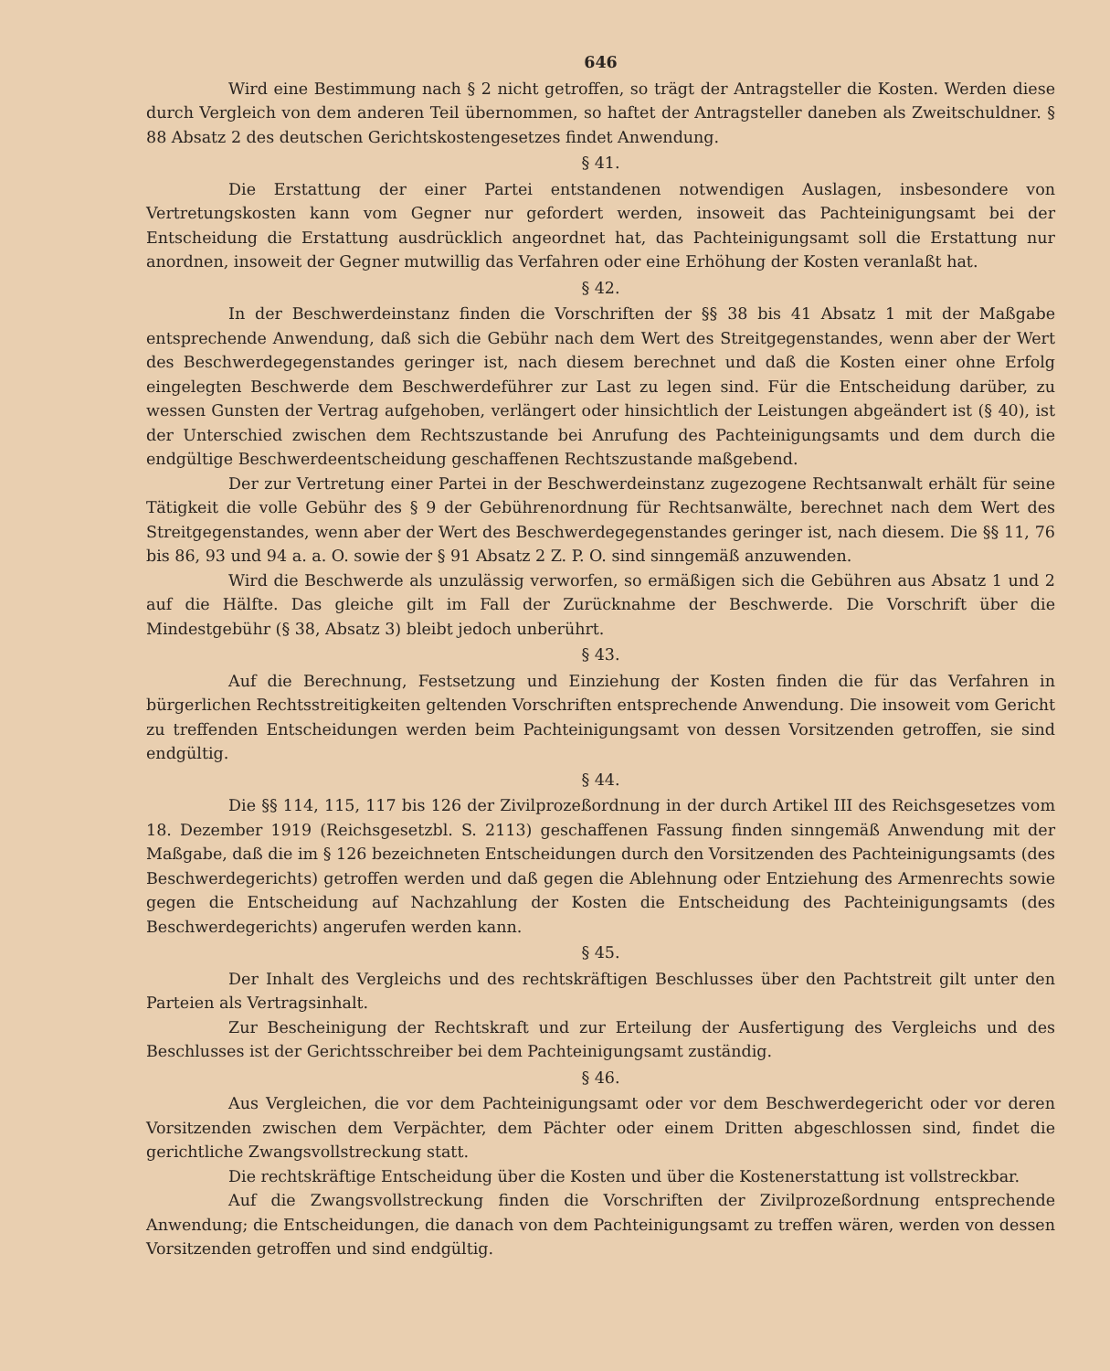646
Wird eine Bestimmung nach § 2 nicht getroffen, so trägt der Antragsteller die Kosten. Werden diese durch Vergleich von dem anderen Teil übernommen, so haftet der Antragsteller daneben als Zweitschuldner. § 88 Absatz 2 des deutschen Gerichtskostengesetzes findet Anwendung.
§ 41.
Die Erstattung der einer Partei entstandenen notwendigen Auslagen, insbesondere von Vertretungskosten kann vom Gegner nur gefordert werden, insoweit das Pachteinigungsamt bei der Entscheidung die Erstattung ausdrücklich angeordnet hat, das Pachteinigungsamt soll die Erstattung nur anordnen, insoweit der Gegner mutwillig das Verfahren oder eine Erhöhung der Kosten veranlaßt hat.
§ 42.
In der Beschwerdeinstanz finden die Vorschriften der §§ 38 bis 41 Absatz 1 mit der Maßgabe entsprechende Anwendung, daß sich die Gebühr nach dem Wert des Streitgegenstandes, wenn aber der Wert des Beschwerdegegenstandes geringer ist, nach diesem berechnet und daß die Kosten einer ohne Erfolg eingelegten Beschwerde dem Beschwerdeführer zur Last zu legen sind. Für die Entscheidung darüber, zu wessen Gunsten der Vertrag aufgehoben, verlängert oder hinsichtlich der Leistungen abgeändert ist (§ 40), ist der Unterschied zwischen dem Rechtszustande bei Anrufung des Pachteinigungsamts und dem durch die endgültige Beschwerdeentscheidung geschaffenen Rechtszustande maßgebend.
Der zur Vertretung einer Partei in der Beschwerdeinstanz zugezogene Rechtsanwalt erhält für seine Tätigkeit die volle Gebühr des § 9 der Gebührenordnung für Rechtsanwälte, berechnet nach dem Wert des Streitgegenstandes, wenn aber der Wert des Beschwerdegegenstandes geringer ist, nach diesem. Die §§ 11, 76 bis 86, 93 und 94 a. a. O. sowie der § 91 Absatz 2 Z. P. O. sind sinngemäß anzuwenden.
Wird die Beschwerde als unzulässig verworfen, so ermäßigen sich die Gebühren aus Absatz 1 und 2 auf die Hälfte. Das gleiche gilt im Fall der Zurücknahme der Beschwerde. Die Vorschrift über die Mindestgebühr (§ 38, Absatz 3) bleibt jedoch unberührt.
§ 43.
Auf die Berechnung, Festsetzung und Einziehung der Kosten finden die für das Verfahren in bürgerlichen Rechtsstreitigkeiten geltenden Vorschriften entsprechende Anwendung. Die insoweit vom Gericht zu treffenden Entscheidungen werden beim Pachteinigungsamt von dessen Vorsitzenden getroffen, sie sind endgültig.
§ 44.
Die §§ 114, 115, 117 bis 126 der Zivilprozeßordnung in der durch Artikel III des Reichsgesetzes vom 18. Dezember 1919 (Reichsgesetzbl. S. 2113) geschaffenen Fassung finden sinngemäß Anwendung mit der Maßgabe, daß die im § 126 bezeichneten Entscheidungen durch den Vorsitzenden des Pachteinigungsamts (des Beschwerdegerichts) getroffen werden und daß gegen die Ablehnung oder Entziehung des Armenrechts sowie gegen die Entscheidung auf Nachzahlung der Kosten die Entscheidung des Pachteinigungsamts (des Beschwerdegerichts) angerufen werden kann.
§ 45.
Der Inhalt des Vergleichs und des rechtskräftigen Beschlusses über den Pachtstreit gilt unter den Parteien als Vertragsinhalt.
Zur Bescheinigung der Rechtskraft und zur Erteilung der Ausfertigung des Vergleichs und des Beschlusses ist der Gerichtsschreiber bei dem Pachteinigungsamt zuständig.
§ 46.
Aus Vergleichen, die vor dem Pachteinigungsamt oder vor dem Beschwerdegericht oder vor deren Vorsitzenden zwischen dem Verpächter, dem Pächter oder einem Dritten abgeschlossen sind, findet die gerichtliche Zwangsvollstreckung statt.
Die rechtskräftige Entscheidung über die Kosten und über die Kostenerstattung ist vollstreckbar.
Auf die Zwangsvollstreckung finden die Vorschriften der Zivilprozeßordnung entsprechende Anwendung; die Entscheidungen, die danach von dem Pachteinigungsamt zu treffen wären, werden von dessen Vorsitzenden getroffen und sind endgültig.